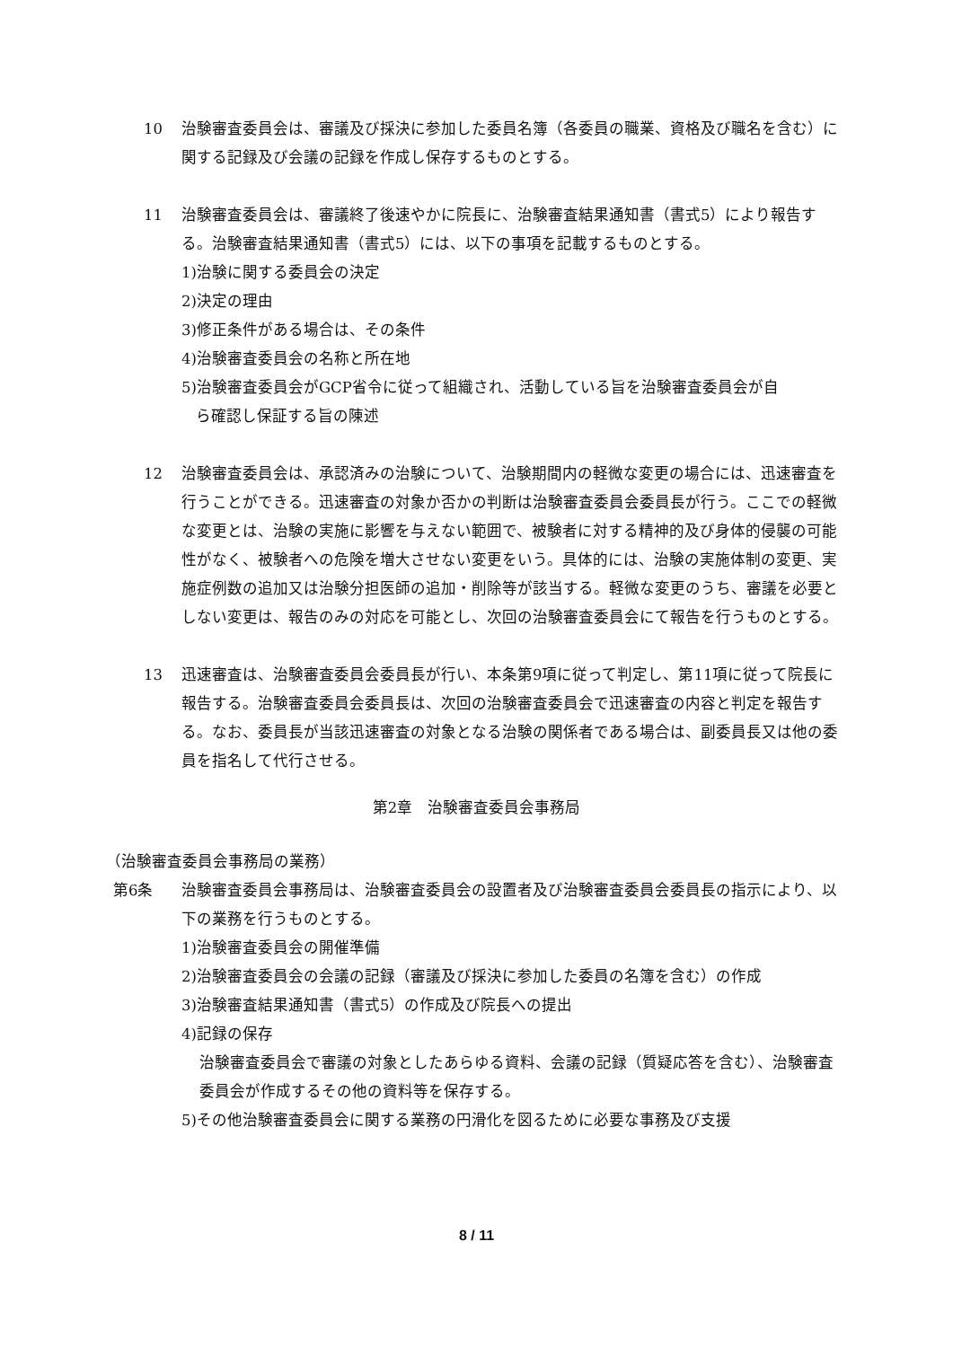10 治験審査委員会は、審議及び採決に参加した委員名簿（各委員の職業、資格及び職名を含む）に関する記録及び会議の記録を作成し保存するものとする。
11 治験審査委員会は、審議終了後速やかに院長に、治験審査結果通知書（書式5）により報告する。治験審査結果通知書（書式5）には、以下の事項を記載するものとする。
1)治験に関する委員会の決定
2)決定の理由
3)修正条件がある場合は、その条件
4)治験審査委員会の名称と所在地
5)治験審査委員会がGCP省令に従って組織され、活動している旨を治験審査委員会が自
ら確認し保証する旨の陳述
12 治験審査委員会は、承認済みの治験について、治験期間内の軽微な変更の場合には、迅速審査を行うことができる。迅速審査の対象か否かの判断は治験審査委員会委員長が行う。ここでの軽微な変更とは、治験の実施に影響を与えない範囲で、被験者に対する精神的及び身体的侵襲の可能性がなく、被験者への危険を増大させない変更をいう。具体的には、治験の実施体制の変更、実施症例数の追加又は治験分担医師の追加・削除等が該当する。軽微な変更のうち、審議を必要としない変更は、報告のみの対応を可能とし、次回の治験審査委員会にて報告を行うものとする。
13 迅速審査は、治験審査委員会委員長が行い、本条第9項に従って判定し、第11項に従って院長に報告する。治験審査委員会委員長は、次回の治験審査委員会で迅速審査の内容と判定を報告する。なお、委員長が当該迅速審査の対象となる治験の関係者である場合は、副委員長又は他の委員を指名して代行させる。
第2章　治験審査委員会事務局
（治験審査委員会事務局の業務）
第6条 治験審査委員会事務局は、治験審査委員会の設置者及び治験審査委員会委員長の指示により、以下の業務を行うものとする。
1)治験審査委員会の開催準備
2)治験審査委員会の会議の記録（審議及び採決に参加した委員の名簿を含む）の作成
3)治験審査結果通知書（書式5）の作成及び院長への提出
4)記録の保存
治験審査委員会で審議の対象としたあらゆる資料、会議の記録（質疑応答を含む）、治験審査委員会が作成するその他の資料等を保存する。
5)その他治験審査委員会に関する業務の円滑化を図るために必要な事務及び支援
8 / 11